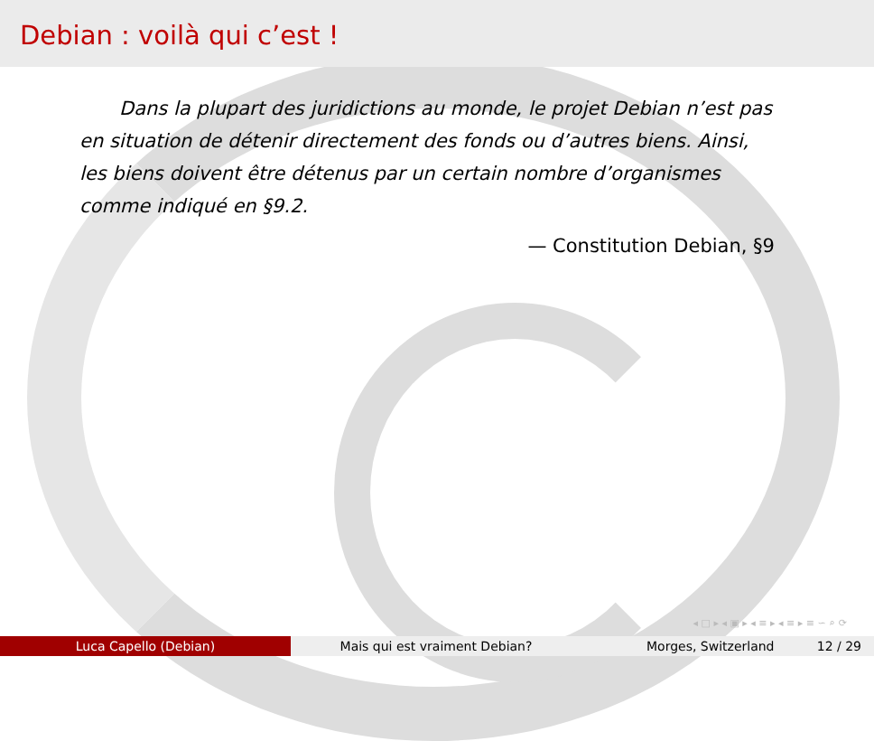Debian : voilà qui c’est !
Dans la plupart des juridictions au monde, le projet Debian n’est pas en situation de détenir directement des fonds ou d’autres biens. Ainsi, les biens doivent être détenus par un certain nombre d’organismes comme indiqué en §9.2.
— Constitution Debian, §9
◂ □ ▸ ◂ ▣ ▸ ◂ ≡ ▸ ◂ ≡ ▸ ≡ ∽ ⌕ ⟳
Luca Capello (Debian) Mais qui est vraiment Debian? Morges, Switzerland 12 / 29